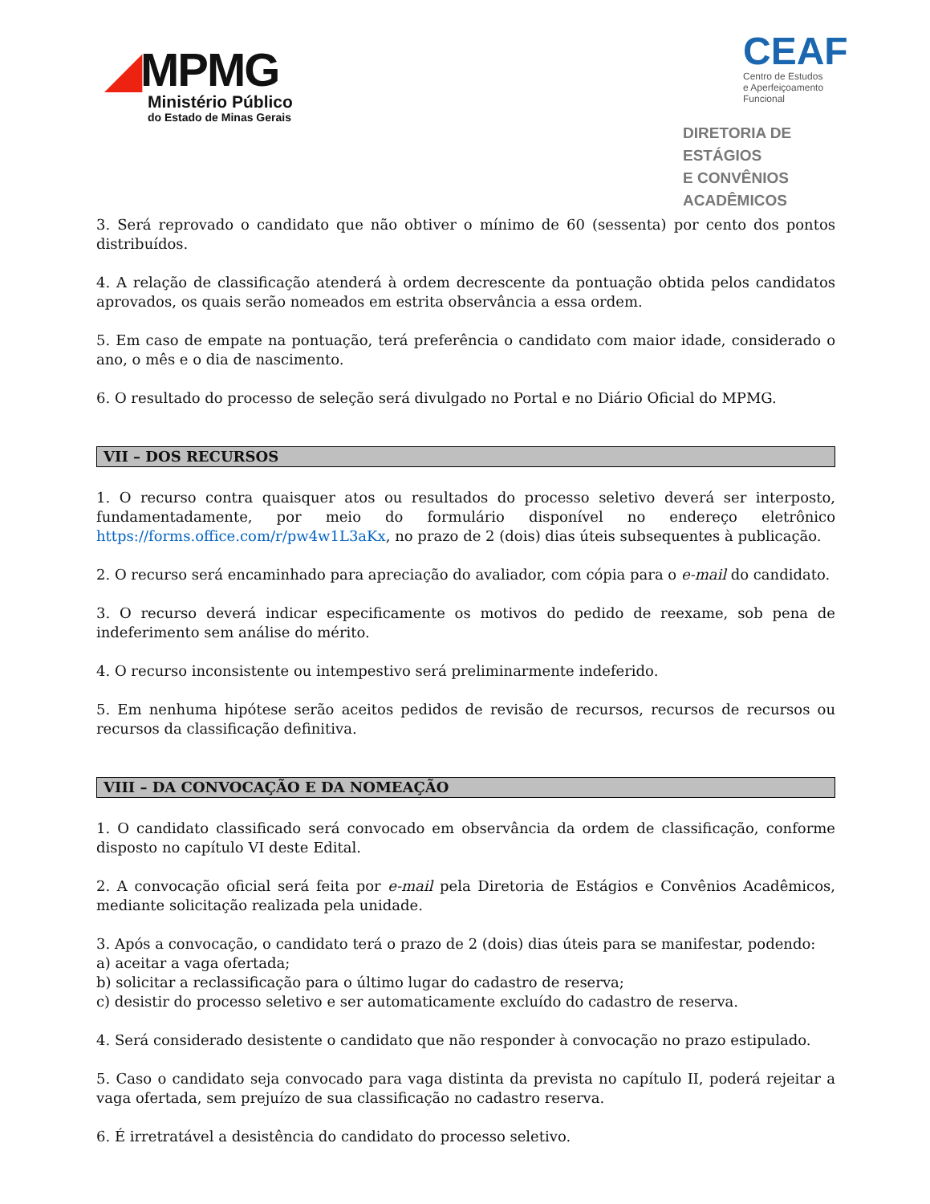◢MPMG
Ministério Público
do Estado de Minas Gerais
CEAF
Centro de Estudos
e Aperfeiçoamento Funcional
DIRETORIA DE ESTÁGIOS
E CONVÊNIOS ACADÊMICOS
3. Será reprovado o candidato que não obtiver o mínimo de 60 (sessenta) por cento dos pontos distribuídos.
4. A relação de classificação atenderá à ordem decrescente da pontuação obtida pelos candidatos aprovados, os quais serão nomeados em estrita observância a essa ordem.
5. Em caso de empate na pontuação, terá preferência o candidato com maior idade, considerado o ano, o mês e o dia de nascimento.
6. O resultado do processo de seleção será divulgado no Portal e no Diário Oficial do MPMG.
VII – DOS RECURSOS
1. O recurso contra quaisquer atos ou resultados do processo seletivo deverá ser interposto, fundamentadamente, por meio do formulário disponível no endereço eletrônico https://forms.office.com/r/pw4w1L3aKx, no prazo de 2 (dois) dias úteis subsequentes à publicação.
2. O recurso será encaminhado para apreciação do avaliador, com cópia para o e-mail do candidato.
3. O recurso deverá indicar especificamente os motivos do pedido de reexame, sob pena de indeferimento sem análise do mérito.
4. O recurso inconsistente ou intempestivo será preliminarmente indeferido.
5. Em nenhuma hipótese serão aceitos pedidos de revisão de recursos, recursos de recursos ou recursos da classificação definitiva.
VIII – DA CONVOCAÇÃO E DA NOMEAÇÃO
1. O candidato classificado será convocado em observância da ordem de classificação, conforme disposto no capítulo VI deste Edital.
2. A convocação oficial será feita por e-mail pela Diretoria de Estágios e Convênios Acadêmicos, mediante solicitação realizada pela unidade.
3. Após a convocação, o candidato terá o prazo de 2 (dois) dias úteis para se manifestar, podendo:
a) aceitar a vaga ofertada;
b) solicitar a reclassificação para o último lugar do cadastro de reserva;
c) desistir do processo seletivo e ser automaticamente excluído do cadastro de reserva.
4. Será considerado desistente o candidato que não responder à convocação no prazo estipulado.
5. Caso o candidato seja convocado para vaga distinta da prevista no capítulo II, poderá rejeitar a vaga ofertada, sem prejuízo de sua classificação no cadastro reserva.
6. É irretratável a desistência do candidato do processo seletivo.